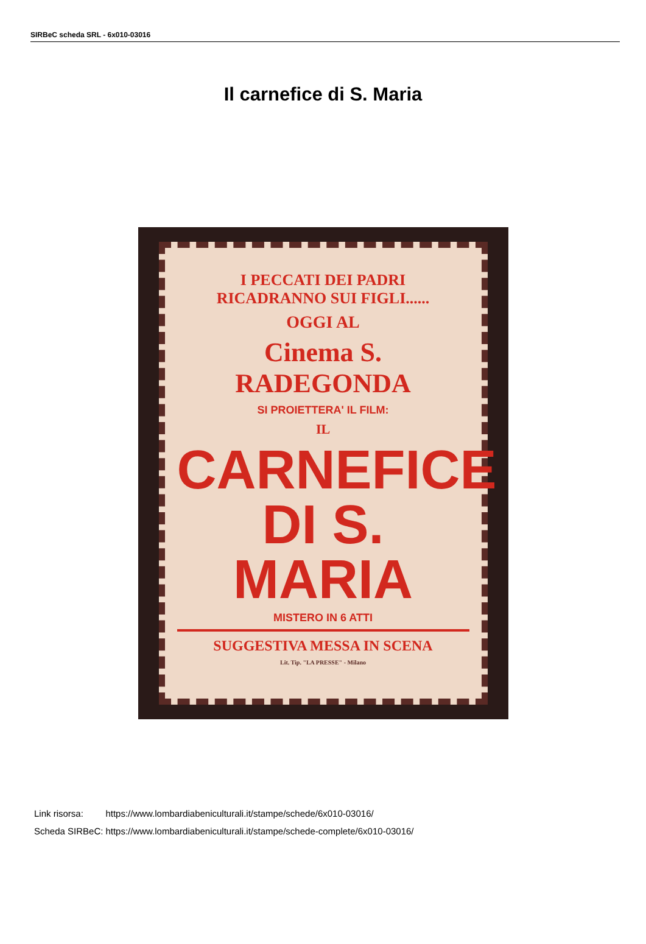SIRBeC scheda SRL - 6x010-03016
Il carnefice di S. Maria
I PECCATI DEI PADRI
RICADRANNO SUI FIGLI......
OGGI AL
Cinema S. RADEGONDA
SI PROIETTERA' IL FILM:
IL
CARNEFICE
DI S. MARIA
MISTERO IN 6 ATTI
SUGGESTIVA MESSA IN SCENA
Lit. Tip. "LA PRESSE" - Milano
| Link risorsa: | https://www.lombardiabeniculturali.it/stampe/schede/6x010-03016/ |
| Scheda SIRBeC: | https://www.lombardiabeniculturali.it/stampe/schede-complete/6x010-03016/ |